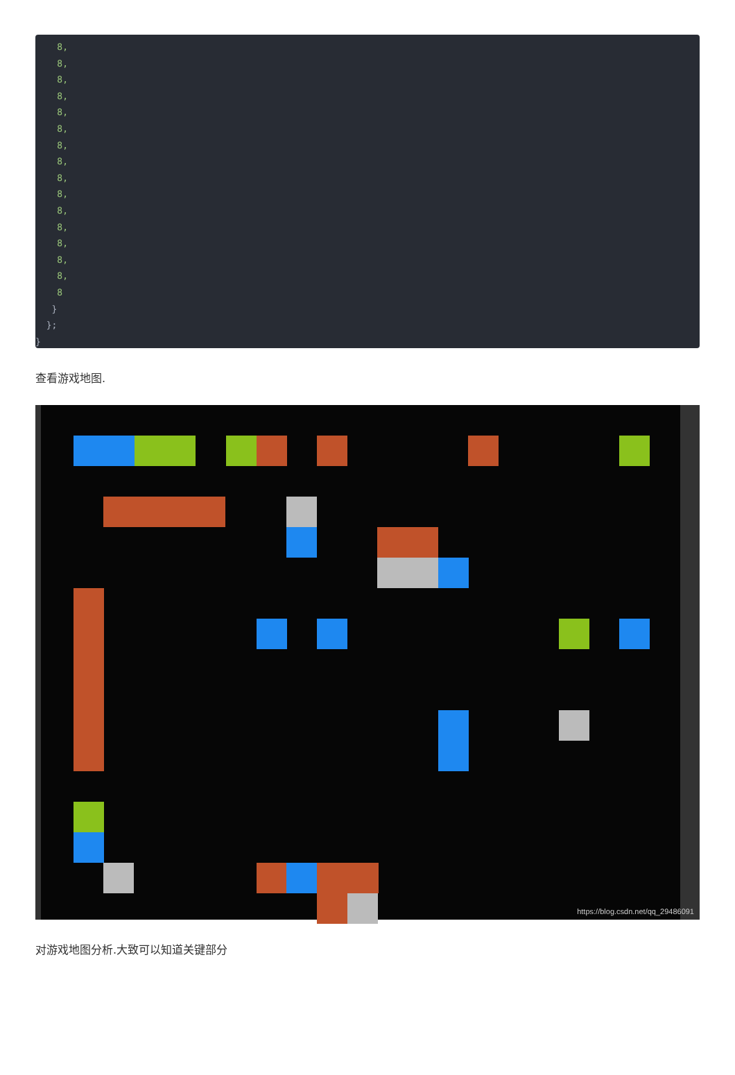8,
    8,
    8,
    8,
    8,
    8,
    8,
    8,
    8,
    8,
    8,
    8,
    8,
    8,
    8,
    8
   }
  };
}
查看游戏地图.
https://blog.csdn.net/qq_29486091
对游戏地图分析.大致可以知道关键部分